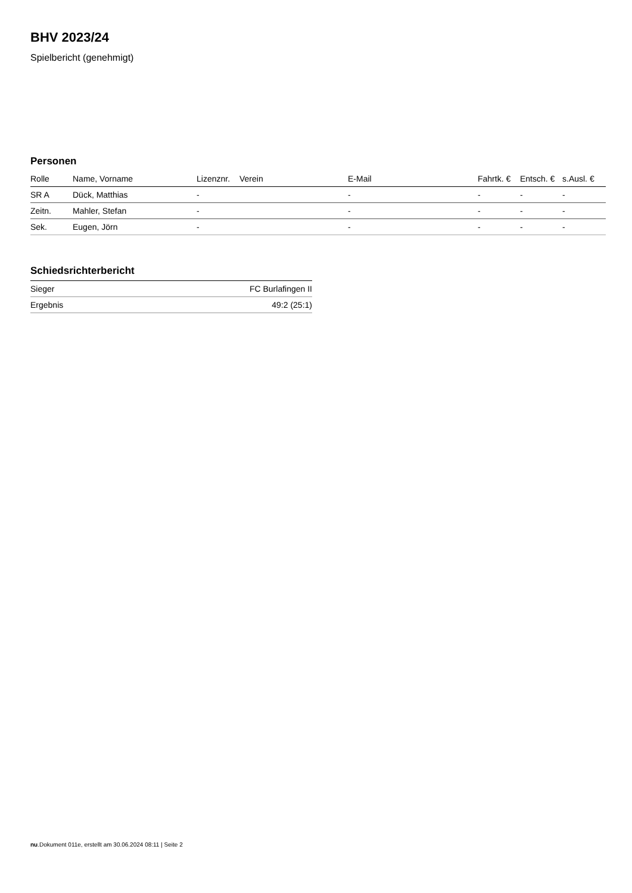BHV 2023/24
Spielbericht (genehmigt)
Personen
| Rolle | Name, Vorname | Lizenznr. | Verein | E-Mail | Fahrtk. € | Entsch. € | s.Ausl. € |
| --- | --- | --- | --- | --- | --- | --- | --- |
| SR A | Dück, Matthias | - | | - | - | - | - |
| Zeitn. | Mahler, Stefan | - | | - | - | - | - |
| Sek. | Eugen, Jörn | - | | - | - | - | - |
Schiedsrichterbericht
| Sieger | FC Burlafingen II |
| Ergebnis | 49:2 (25:1) |
nu.Dokument 011e, erstellt am 30.06.2024 08:11 | Seite 2